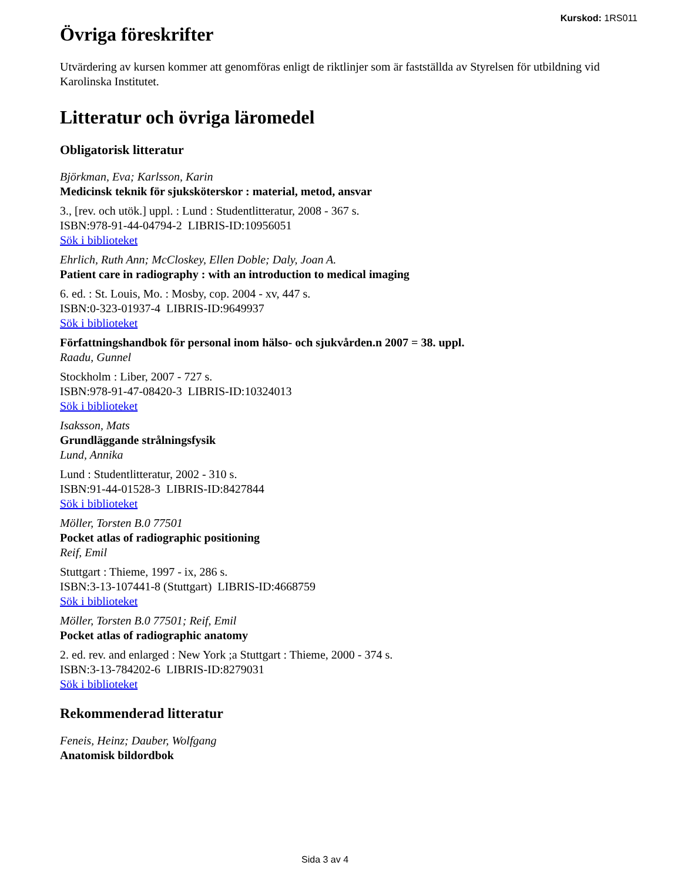Kurskod: 1RS011
Övriga föreskrifter
Utvärdering av kursen kommer att genomföras enligt de riktlinjer som är fastställda av Styrelsen för utbildning vid Karolinska Institutet.
Litteratur och övriga läromedel
Obligatorisk litteratur
Björkman, Eva; Karlsson, Karin
Medicinsk teknik för sjuksköterskor : material, metod, ansvar
3., [rev. och utök.] uppl. : Lund : Studentlitteratur, 2008 - 367 s.
ISBN:978-91-44-04794-2 LIBRIS-ID:10956051
Sök i biblioteket
Ehrlich, Ruth Ann; McCloskey, Ellen Doble; Daly, Joan A.
Patient care in radiography : with an introduction to medical imaging
6. ed. : St. Louis, Mo. : Mosby, cop. 2004 - xv, 447 s.
ISBN:0-323-01937-4 LIBRIS-ID:9649937
Sök i biblioteket
Författningshandbok för personal inom hälso- och sjukvården.n 2007 = 38. uppl.
Raadu, Gunnel
Stockholm : Liber, 2007 - 727 s.
ISBN:978-91-47-08420-3 LIBRIS-ID:10324013
Sök i biblioteket
Isaksson, Mats
Grundläggande strålningsfysik
Lund, Annika
Lund : Studentlitteratur, 2002 - 310 s.
ISBN:91-44-01528-3 LIBRIS-ID:8427844
Sök i biblioteket
Möller, Torsten B.0 77501
Pocket atlas of radiographic positioning
Reif, Emil
Stuttgart : Thieme, 1997 - ix, 286 s.
ISBN:3-13-107441-8 (Stuttgart) LIBRIS-ID:4668759
Sök i biblioteket
Möller, Torsten B.0 77501; Reif, Emil
Pocket atlas of radiographic anatomy
2. ed. rev. and enlarged : New York ;a Stuttgart : Thieme, 2000 - 374 s.
ISBN:3-13-784202-6 LIBRIS-ID:8279031
Sök i biblioteket
Rekommenderad litteratur
Feneis, Heinz; Dauber, Wolfgang
Anatomisk bildordbok
Sida 3 av 4